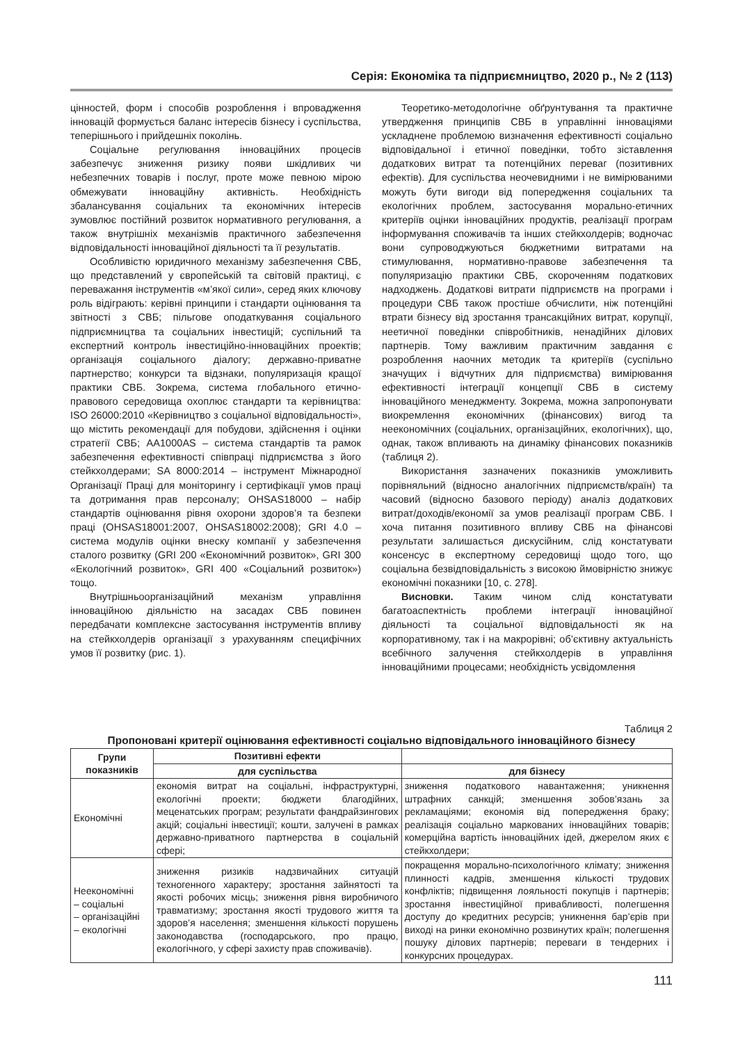Серія: Економіка та підприємництво, 2020 р., № 2 (113)
цінностей, форм і способів розроблення і впровадження інновацій формується баланс інтересів бізнесу і суспільства, теперішнього і прийдешніх поколінь.
Соціальне регулювання інноваційних процесів забезпечує зниження ризику появи шкідливих чи небезпечних товарів і послуг, проте може певною мірою обмежувати інноваційну активність. Необхідність збалансування соціальних та економічних інтересів зумовлює постійний розвиток нормативного регулювання, а також внутрішніх механізмів практичного забезпечення відповідальності інноваційної діяльності та її результатів.
Особливістю юридичного механізму забезпечення СВБ, що представлений у європейській та світовій практиці, є переважання інструментів «м’якої сили», серед яких ключову роль відіграють: керівні принципи і стандарти оцінювання та звітності з СВБ; пільгове оподаткування соціального підприємництва та соціальних інвестицій; суспільний та експертний контроль інвестиційно-інноваційних проектів; організація соціального діалогу; державно-приватне партнерство; конкурси та відзнаки, популяризація кращої практики СВБ. Зокрема, система глобального етично-правового середовища охоплює стандарти та керівництва: ISO 26000:2010 «Керівництво з соціальної відповідальності», що містить рекомендації для побудови, здійснення і оцінки стратегії СВБ; AA1000AS – система стандартів та рамок забезпечення ефективності співпраці підприємства з його стейкхолдерами; SA 8000:2014 – інструмент Міжнародної Організації Праці для моніторингу і сертифікації умов праці та дотримання прав персоналу; OHSAS18000 – набір стандартів оцінювання рівня охорони здоров’я та безпеки праці (OHSAS18001:2007, OHSAS18002:2008); GRI 4.0 – система модулів оцінки внеску компанії у забезпечення сталого розвитку (GRI 200 «Економічний розвиток», GRI 300 «Екологічний розвиток», GRI 400 «Соціальний розвиток») тощо.
Внутрішньоорганізаційний механізм управління інноваційною діяльністю на засадах СВБ повинен передбачати комплексне застосування інструментів впливу на стейкхолдерів організації з урахуванням специфічних умов її розвитку (рис. 1).
Теоретико-методологічне обґрунтування та практичне утвердження принципів СВБ в управлінні інноваціями ускладнене проблемою визначення ефективності соціально відповідальної і етичної поведінки, тобто зіставлення додаткових витрат та потенційних переваг (позитивних ефектів). Для суспільства неочевидними і не вимірюваними можуть бути вигоди від попередження соціальних та екологічних проблем, застосування морально-етичних критеріїв оцінки інноваційних продуктів, реалізації програм інформування споживачів та інших стейкхолдерів; водночас вони супроводжуються бюджетними витратами на стимулювання, нормативно-правове забезпечення та популяризацію практики СВБ, скороченням податкових надходжень. Додаткові витрати підприємств на програми і процедури СВБ також простіше обчислити, ніж потенційні втрати бізнесу від зростання трансакційних витрат, корупції, неетичної поведінки співробітників, ненадійних ділових партнерів. Тому важливим практичним завдання є розроблення наочних методик та критеріїв (суспільно значущих і відчутних для підприємства) вимірювання ефективності інтеграції концепції СВБ в систему інноваційного менеджменту. Зокрема, можна запропонувати виокремлення економічних (фінансових) вигод та неекономічних (соціальних, організаційних, екологічних), що, однак, також впливають на динаміку фінансових показників (таблиця 2).
Використання зазначених показників уможливить порівняльний (відносно аналогічних підприємств/країн) та часовий (відносно базового періоду) аналіз додаткових витрат/доходів/економії за умов реалізації програм СВБ. І хоча питання позитивного впливу СВБ на фінансові результати залишається дискусійним, слід констатувати консенсус в експертному середовищі щодо того, що соціальна безвідповідальність з високою ймовірністю знижує економічні показники [10, с. 278].
Висновки. Таким чином слід констатувати багатоаспектність проблеми інтеграції інноваційної діяльності та соціальної відповідальності як на корпоративному, так і на макрорівні; об’єктивну актуальність всебічного залучення стейкхолдерів в управління інноваційними процесами; необхідність усвідомлення
Таблиця 2
Пропоновані критерії оцінювання ефективності соціально відповідального інноваційного бізнесу
| Групи показників | Позитивні ефекти | |
| --- | --- | --- |
| | для суспільства | для бізнесу |
| Економічні | економія витрат на соціальні, інфраструктурні, екологічні проекти; бюджети благодійних, меценатських програм; результати фандрайзингових акцій; соціальні інвестиції; кошти, залучені в рамках державно-приватного партнерства в соціальній сфері; | зниження податкового навантаження; уникнення штрафних санкцій; зменшення зобов’язань за рекламаціями; економія від попередження браку; реалізація соціально маркованих інноваційних товарів; комерційна вартість інноваційних ідей, джерелом яких є стейкхолдери; |
| Неекономічні – соціальні – організаційні – екологічні | зниження ризиків надзвичайних ситуацій техногенного характеру; зростання зайнятості та якості робочих місць; зниження рівня виробничого травматизму; зростання якості трудового життя та здоров’я населення; зменшення кількості порушень законодавства (господарського, про працю, екологічного, у сфері захисту прав споживачів). | покращення морально-психологічного клімату; зниження плинності кадрів, зменшення кількості трудових конфліктів; підвищення лояльності покупців і партнерів; зростання інвестиційної привабливості, полегшення доступу до кредитних ресурсів; уникнення бар’єрів при виході на ринки економічно розвинутих країн; полегшення пошуку ділових партнерів; переваги в тендерних і конкурсних процедурах. |
111